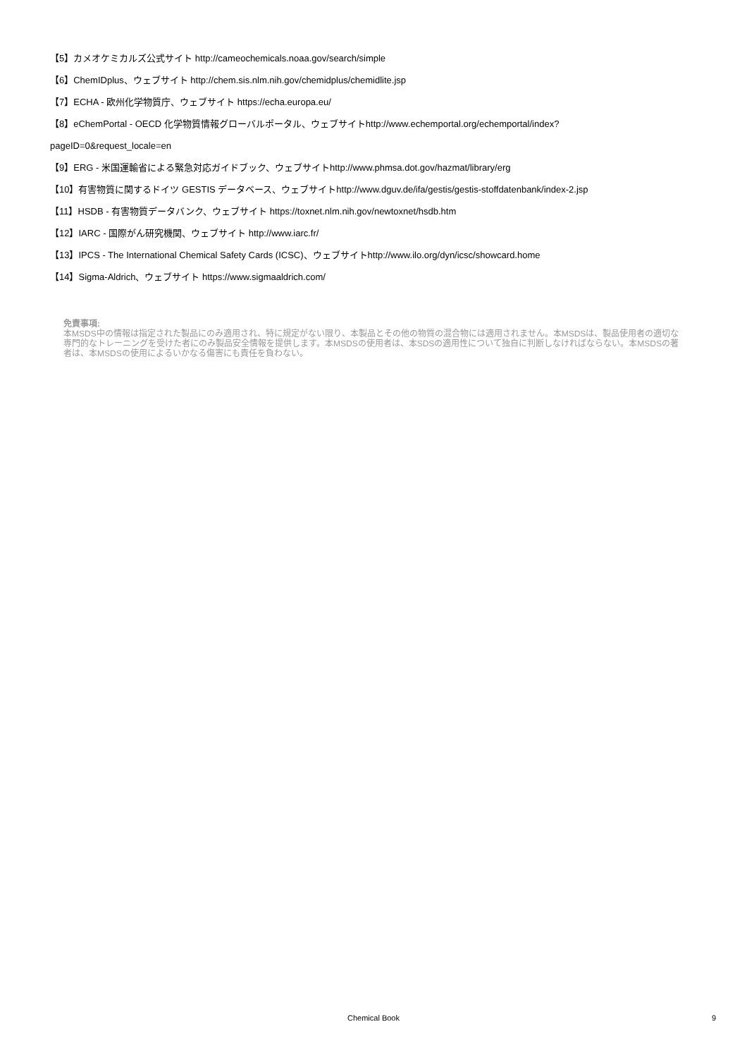【5】カメオケミカルズ公式サイト http://cameochemicals.noaa.gov/search/simple
【6】ChemIDplus、ウェブサイト http://chem.sis.nlm.nih.gov/chemidplus/chemidlite.jsp
【7】ECHA - 欧州化学物質庁、ウェブサイト https://echa.europa.eu/
【8】eChemPortal - OECD 化学物質情報グローバルポータル、ウェブサイトhttp://www.echemportal.org/echemportal/index?
pageID=0&request_locale=en
【9】ERG - 米国運輸省による緊急対応ガイドブック、ウェブサイトhttp://www.phmsa.dot.gov/hazmat/library/erg
【10】有害物質に関するドイツ GESTIS データベース、ウェブサイトhttp://www.dguv.de/ifa/gestis/gestis-stoffdatenbank/index-2.jsp
【11】HSDB - 有害物質データバンク、ウェブサイト https://toxnet.nlm.nih.gov/newtoxnet/hsdb.htm
【12】IARC - 国際がん研究機関、ウェブサイト http://www.iarc.fr/
【13】IPCS - The International Chemical Safety Cards (ICSC)、ウェブサイトhttp://www.ilo.org/dyn/icsc/showcard.home
【14】Sigma-Aldrich、ウェブサイト https://www.sigmaaldrich.com/
免責事項:
本MSDS中の情報は指定された製品にのみ適用され、特に規定がない限り、本製品とその他の物質の混合物には適用されません。本MSDSは、製品使用者の適切な専門的なトレーニングを受けた者にのみ製品安全情報を提供します。本MSDSの使用者は、本SDSの適用性について独自に判断しなければならない。本MSDSの著者は、本MSDSの使用によるいかなる傷害にも責任を負わない。
Chemical Book
9